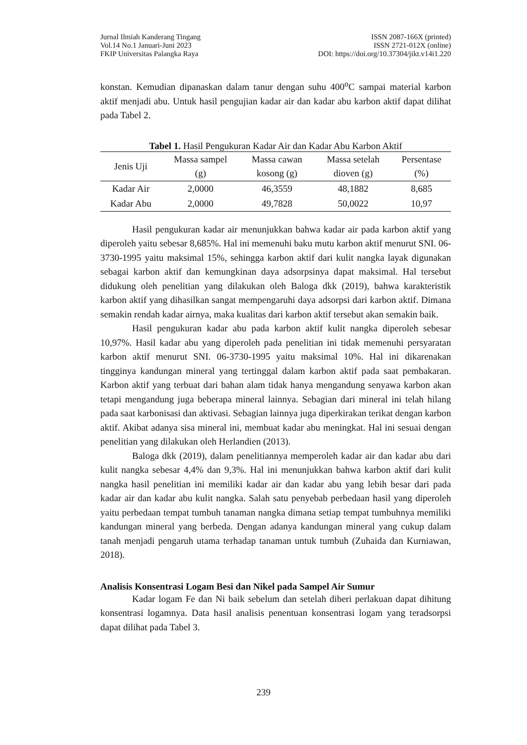Jurnal Ilmiah Kanderang Tingang
Vol.14 No.1 Januari-Juni 2023
FKIP Universitas Palangka Raya
ISSN 2087-166X (printed)
ISSN 2721-012X (online)
DOI: https://doi.org/10.37304/jikt.v14i1.220
konstan. Kemudian dipanaskan dalam tanur dengan suhu 400<sup>o</sup>C sampai material karbon aktif menjadi abu. Untuk hasil pengujian kadar air dan kadar abu karbon aktif dapat dilihat pada Tabel 2.
Tabel 1. Hasil Pengukuran Kadar Air dan Kadar Abu Karbon Aktif
| Jenis Uji | Massa sampel (g) | Massa cawan kosong (g) | Massa setelah dioven (g) | Persentase (%) |
| --- | --- | --- | --- | --- |
| Kadar Air | 2,0000 | 46,3559 | 48,1882 | 8,685 |
| Kadar Abu | 2,0000 | 49,7828 | 50,0022 | 10,97 |
Hasil pengukuran kadar air menunjukkan bahwa kadar air pada karbon aktif yang diperoleh yaitu sebesar 8,685%. Hal ini memenuhi baku mutu karbon aktif menurut SNI. 06-3730-1995 yaitu maksimal 15%, sehingga karbon aktif dari kulit nangka layak digunakan sebagai karbon aktif dan kemungkinan daya adsorpsinya dapat maksimal. Hal tersebut didukung oleh penelitian yang dilakukan oleh Baloga dkk (2019), bahwa karakteristik karbon aktif yang dihasilkan sangat mempengaruhi daya adsorpsi dari karbon aktif. Dimana semakin rendah kadar airnya, maka kualitas dari karbon aktif tersebut akan semakin baik.
Hasil pengukuran kadar abu pada karbon aktif kulit nangka diperoleh sebesar 10,97%. Hasil kadar abu yang diperoleh pada penelitian ini tidak memenuhi persyaratan karbon aktif menurut SNI. 06-3730-1995 yaitu maksimal 10%. Hal ini dikarenakan tingginya kandungan mineral yang tertinggal dalam karbon aktif pada saat pembakaran. Karbon aktif yang terbuat dari bahan alam tidak hanya mengandung senyawa karbon akan tetapi mengandung juga beberapa mineral lainnya. Sebagian dari mineral ini telah hilang pada saat karbonisasi dan aktivasi. Sebagian lainnya juga diperkirakan terikat dengan karbon aktif. Akibat adanya sisa mineral ini, membuat kadar abu meningkat. Hal ini sesuai dengan penelitian yang dilakukan oleh Herlandien (2013).
Baloga dkk (2019), dalam penelitiannya memperoleh kadar air dan kadar abu dari kulit nangka sebesar 4,4% dan 9,3%. Hal ini menunjukkan bahwa karbon aktif dari kulit nangka hasil penelitian ini memiliki kadar air dan kadar abu yang lebih besar dari pada kadar air dan kadar abu kulit nangka. Salah satu penyebab perbedaan hasil yang diperoleh yaitu perbedaan tempat tumbuh tanaman nangka dimana setiap tempat tumbuhnya memiliki kandungan mineral yang berbeda. Dengan adanya kandungan mineral yang cukup dalam tanah menjadi pengaruh utama terhadap tanaman untuk tumbuh (Zuhaida dan Kurniawan, 2018).
Analisis Konsentrasi Logam Besi dan Nikel pada Sampel Air Sumur
Kadar logam Fe dan Ni baik sebelum dan setelah diberi perlakuan dapat dihitung konsentrasi logamnya. Data hasil analisis penentuan konsentrasi logam yang teradsorpsi dapat dilihat pada Tabel 3.
239